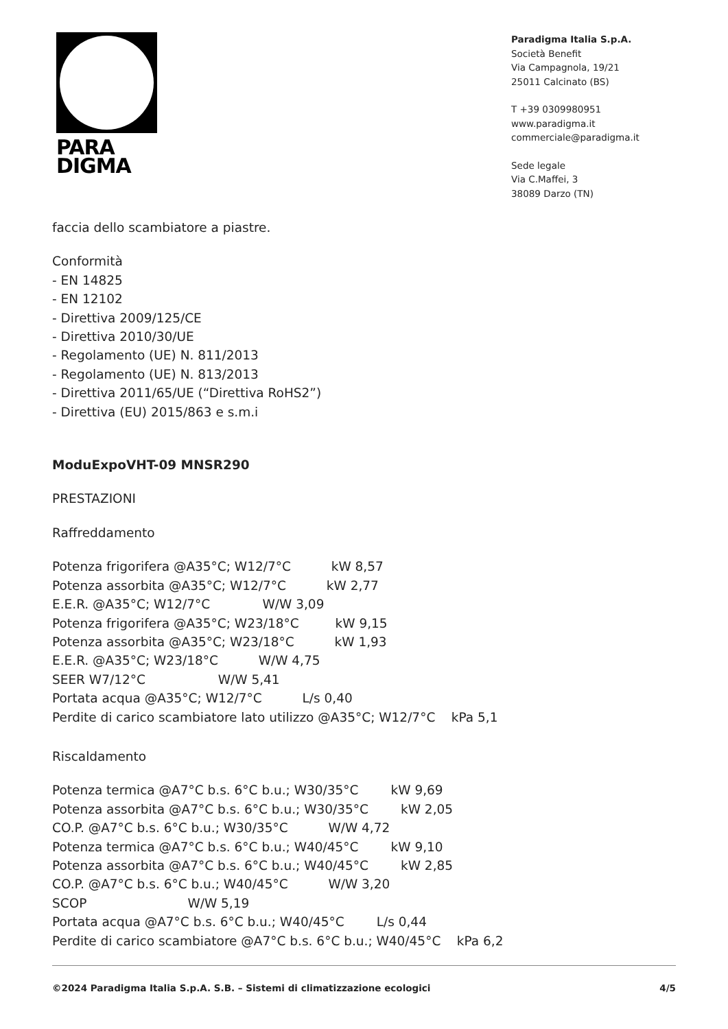PARA
DIGMA
Paradigma Italia S.p.A.
Società Benefit
Via Campagnola, 19/21
25011 Calcinato (BS)
T +39 0309980951
www.paradigma.it
commerciale@paradigma.it
Sede legale
Via C.Maffei, 3
38089 Darzo (TN)
faccia dello scambiatore a piastre.
Conformità
- EN 14825
- EN 12102
- Direttiva 2009/125/CE
- Direttiva 2010/30/UE
- Regolamento (UE) N. 811/2013
- Regolamento (UE) N. 813/2013
- Direttiva 2011/65/UE (“Direttiva RoHS2”)
- Direttiva (EU) 2015/863 e s.m.i
ModuExpoVHT-09 MNSR290
PRESTAZIONI
Raffreddamento
Potenza frigorifera @A35°C; W12/7°C kW 8,57
Potenza assorbita @A35°C; W12/7°C kW 2,77
E.E.R. @A35°C; W12/7°C W/W 3,09
Potenza frigorifera @A35°C; W23/18°C kW 9,15
Potenza assorbita @A35°C; W23/18°C kW 1,93
E.E.R. @A35°C; W23/18°C W/W 4,75
SEER W7/12°C W/W 5,41
Portata acqua @A35°C; W12/7°C L/s 0,40
Perdite di carico scambiatore lato utilizzo @A35°C; W12/7°C kPa 5,1
Riscaldamento
Potenza termica @A7°C b.s. 6°C b.u.; W30/35°C kW 9,69
Potenza assorbita @A7°C b.s. 6°C b.u.; W30/35°C kW 2,05
CO.P. @A7°C b.s. 6°C b.u.; W30/35°C W/W 4,72
Potenza termica @A7°C b.s. 6°C b.u.; W40/45°C kW 9,10
Potenza assorbita @A7°C b.s. 6°C b.u.; W40/45°C kW 2,85
CO.P. @A7°C b.s. 6°C b.u.; W40/45°C W/W 3,20
SCOP W/W 5,19
Portata acqua @A7°C b.s. 6°C b.u.; W40/45°C L/s 0,44
Perdite di carico scambiatore @A7°C b.s. 6°C b.u.; W40/45°C kPa 6,2
©2024 Paradigma Italia S.p.A. S.B. – Sistemi di climatizzazione ecologici 4/5